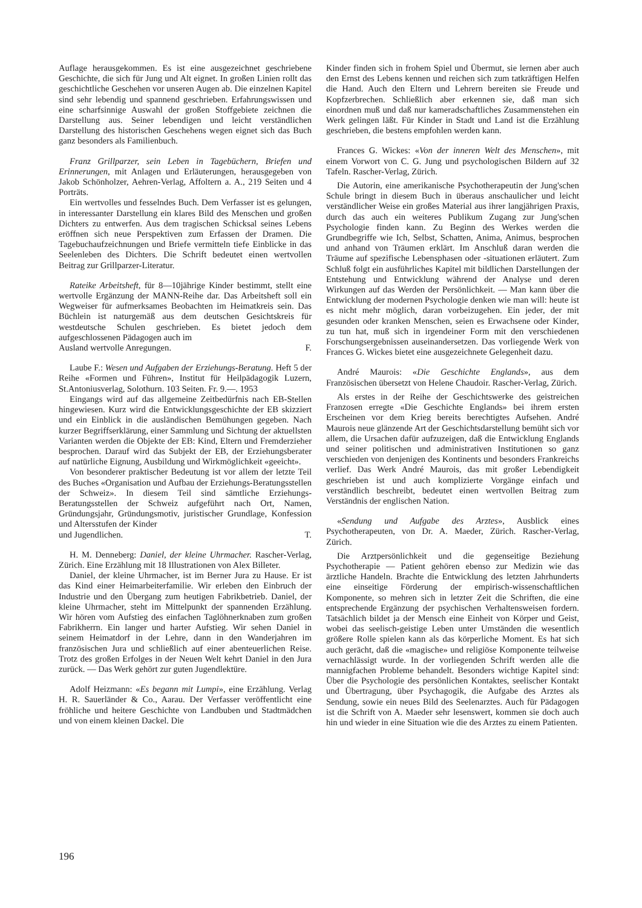Auflage herausgekommen. Es ist eine ausgezeichnet geschriebene Geschichte, die sich für Jung und Alt eignet. In großen Linien rollt das geschichtliche Geschehen vor unseren Augen ab. Die einzelnen Kapitel sind sehr lebendig und spannend geschrieben. Erfahrungswissen und eine scharfsinnige Auswahl der großen Stoffgebiete zeichnen die Darstellung aus. Seiner lebendigen und leicht verständlichen Darstellung des historischen Geschehens wegen eignet sich das Buch ganz besonders als Familienbuch.
Franz Grillparzer, sein Leben in Tagebüchern, Briefen und Erinnerungen, mit Anlagen und Erläuterungen, herausgegeben von Jakob Schönholzer, Aehren-Verlag, Affoltern a. A., 219 Seiten und 4 Porträts.
Ein wertvolles und fesselndes Buch. Dem Verfasser ist es gelungen, in interessanter Darstellung ein klares Bild des Menschen und großen Dichters zu entwerfen. Aus dem tragischen Schicksal seines Lebens eröffnen sich neue Perspektiven zum Erfassen der Dramen. Die Tagebuchaufzeichnungen und Briefe vermitteln tiefe Einblicke in das Seelenleben des Dichters. Die Schrift bedeutet einen wertvollen Beitrag zur Grillparzer-Literatur.
Rateike Arbeitsheft, für 8—10jährige Kinder bestimmt, stellt eine wertvolle Ergänzung der MANN-Reihe dar. Das Arbeitsheft soll ein Wegweiser für aufmerksames Beobachten im Heimatkreis sein. Das Büchlein ist naturgemäß aus dem deutschen Gesichtskreis für westdeutsche Schulen geschrieben. Es bietet jedoch dem aufgeschlossenen Pädagogen auch im
Ausland wertvolle Anregungen. F.
Laube F.: Wesen und Aufgaben der Erziehungs-Beratung. Heft 5 der Reihe «Formen und Führen», Institut für Heilpädagogik Luzern, St.Antoniusverlag, Solothurn. 103 Seiten. Fr. 9.—. 1953
Eingangs wird auf das allgemeine Zeitbedürfnis nach EB-Stellen hingewiesen. Kurz wird die Entwicklungsgeschichte der EB skizziert und ein Einblick in die ausländischen Bemühungen gegeben. Nach kurzer Begriffserklärung, einer Sammlung und Sichtung der aktuellsten Varianten werden die Objekte der EB: Kind, Eltern und Fremderzieher besprochen. Darauf wird das Subjekt der EB, der Erziehungsberater auf natürliche Eignung, Ausbildung und Wirkmöglichkeit «geeicht».
Von besonderer praktischer Bedeutung ist vor allem der letzte Teil des Buches «Organisation und Aufbau der Erziehungs-Beratungsstellen der Schweiz». In diesem Teil sind sämtliche Erziehungs-Beratungsstellen der Schweiz aufgeführt nach Ort, Namen, Gründungsjahr, Gründungsmotiv, juristischer Grundlage, Konfession und Altersstufen der Kinder
und Jugendlichen. T.
H. M. Denneberg: Daniel, der kleine Uhrmacher. Rascher-Verlag, Zürich. Eine Erzählung mit 18 Illustrationen von Alex Billeter.
Daniel, der kleine Uhrmacher, ist im Berner Jura zu Hause. Er ist das Kind einer Heimarbeiterfamilie. Wir erleben den Einbruch der Industrie und den Übergang zum heutigen Fabrikbetrieb. Daniel, der kleine Uhrmacher, steht im Mittelpunkt der spannenden Erzählung. Wir hören vom Aufstieg des einfachen Taglöhnerknaben zum großen Fabrikherrn. Ein langer und harter Aufstieg. Wir sehen Daniel in seinem Heimatdorf in der Lehre, dann in den Wanderjahren im französischen Jura und schließlich auf einer abenteuerlichen Reise. Trotz des großen Erfolges in der Neuen Welt kehrt Daniel in den Jura zurück. — Das Werk gehört zur guten Jugendlektüre.
Adolf Heizmann: «Es begann mit Lumpi», eine Erzählung. Verlag H. R. Sauerländer & Co., Aarau. Der Verfasser veröffentlicht eine fröhliche und heitere Geschichte von Landbuben und Stadtmädchen und von einem kleinen Dackel. Die
Kinder finden sich in frohem Spiel und Übermut, sie lernen aber auch den Ernst des Lebens kennen und reichen sich zum tatkräftigen Helfen die Hand. Auch den Eltern und Lehrern bereiten sie Freude und Kopfzerbrechen. Schließlich aber erkennen sie, daß man sich einordnen muß und daß nur kameradschaftliches Zusammenstehen ein Werk gelingen läßt. Für Kinder in Stadt und Land ist die Erzählung geschrieben, die bestens empfohlen werden kann.
Frances G. Wickes: «Von der inneren Welt des Menschen», mit einem Vorwort von C. G. Jung und psychologischen Bildern auf 32 Tafeln. Rascher-Verlag, Zürich.
Die Autorin, eine amerikanische Psychotherapeutin der Jung'schen Schule bringt in diesem Buch in überaus anschaulicher und leicht verständlicher Weise ein großes Material aus ihrer langjährigen Praxis, durch das auch ein weiteres Publikum Zugang zur Jung'schen Psychologie finden kann. Zu Beginn des Werkes werden die Grundbegriffe wie Ich, Selbst, Schatten, Anima, Animus, besprochen und anhand von Träumen erklärt. Im Anschluß daran werden die Träume auf spezifische Lebensphasen oder -situationen erläutert. Zum Schluß folgt ein ausführliches Kapitel mit bildlichen Darstellungen der Entstehung und Entwicklung während der Analyse und deren Wirkungen auf das Werden der Persönlichkeit. — Man kann über die Entwicklung der modernen Psychologie denken wie man will: heute ist es nicht mehr möglich, daran vorbeizugehen. Ein jeder, der mit gesunden oder kranken Menschen, seien es Erwachsene oder Kinder, zu tun hat, muß sich in irgendeiner Form mit den verschiedenen Forschungsergebnissen auseinandersetzen. Das vorliegende Werk von Frances G. Wickes bietet eine ausgezeichnete Gelegenheit dazu.
André Maurois: «Die Geschichte Englands», aus dem Französischen übersetzt von Helene Chaudoir. Rascher-Verlag, Zürich.
Als erstes in der Reihe der Geschichtswerke des geistreichen Franzosen erregte «Die Geschichte Englands» bei ihrem ersten Erscheinen vor dem Krieg bereits berechtigtes Aufsehen. André Maurois neue glänzende Art der Geschichtsdarstellung bemüht sich vor allem, die Ursachen dafür aufzuzeigen, daß die Entwicklung Englands und seiner politischen und administrativen Institutionen so ganz verschieden von denjenigen des Kontinents und besonders Frankreichs verlief. Das Werk André Maurois, das mit großer Lebendigkeit geschrieben ist und auch komplizierte Vorgänge einfach und verständlich beschreibt, bedeutet einen wertvollen Beitrag zum Verständnis der englischen Nation.
«Sendung und Aufgabe des Arztes», Ausblick eines Psychotherapeuten, von Dr. A. Maeder, Zürich. Rascher-Verlag, Zürich.
Die Arztpersönlichkeit und die gegenseitige Beziehung Psychotherapie — Patient gehören ebenso zur Medizin wie das ärztliche Handeln. Brachte die Entwicklung des letzten Jahrhunderts eine einseitige Förderung der empirisch-wissenschaftlichen Komponente, so mehren sich in letzter Zeit die Schriften, die eine entsprechende Ergänzung der psychischen Verhaltensweisen fordern. Tatsächlich bildet ja der Mensch eine Einheit von Körper und Geist, wobei das seelisch-geistige Leben unter Umständen die wesentlich größere Rolle spielen kann als das körperliche Moment. Es hat sich auch gerächt, daß die «magische» und religiöse Komponente teilweise vernachlässigt wurde. In der vorliegenden Schrift werden alle die mannigfachen Probleme behandelt. Besonders wichtige Kapitel sind: Über die Psychologie des persönlichen Kontaktes, seelischer Kontakt und Übertragung, über Psychagogik, die Aufgabe des Arztes als Sendung, sowie ein neues Bild des Seelenarztes. Auch für Pädagogen ist die Schrift von A. Maeder sehr lesenswert, kommen sie doch auch hin und wieder in eine Situation wie die des Arztes zu einem Patienten.
196